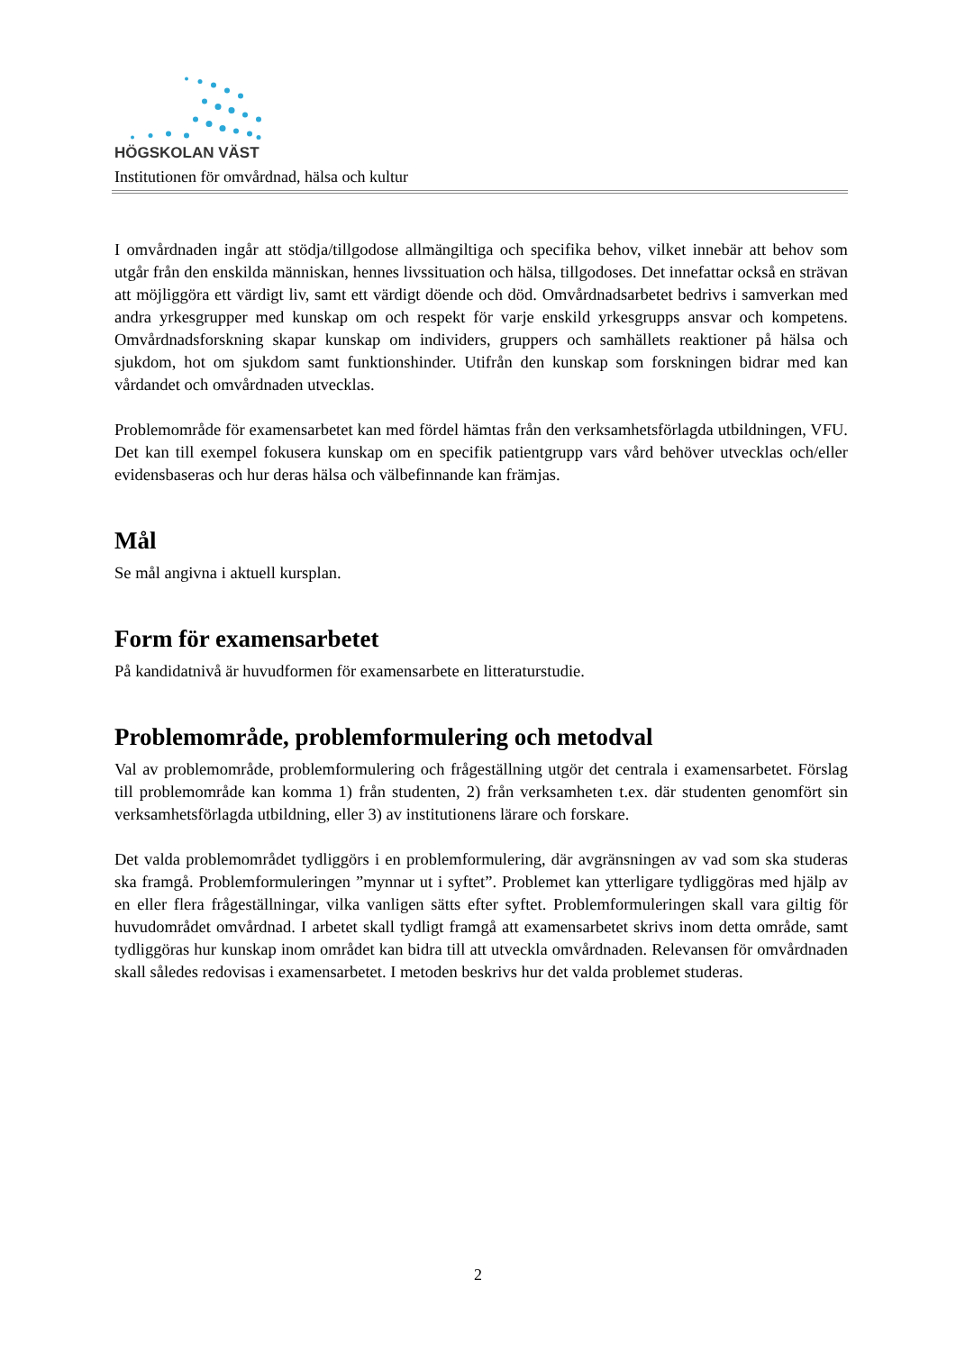HÖGSKOLAN VÄST
Institutionen för omvårdnad, hälsa och kultur
I omvårdnaden ingår att stödja/tillgodose allmängiltiga och specifika behov, vilket innebär att behov som utgår från den enskilda människan, hennes livssituation och hälsa, tillgodoses. Det innefattar också en strävan att möjliggöra ett värdigt liv, samt ett värdigt döende och död. Omvårdnadsarbetet bedrivs i samverkan med andra yrkesgrupper med kunskap om och respekt för varje enskild yrkesgrupps ansvar och kompetens. Omvårdnadsforskning skapar kunskap om individers, gruppers och samhällets reaktioner på hälsa och sjukdom, hot om sjukdom samt funktionshinder. Utifrån den kunskap som forskningen bidrar med kan vårdandet och omvårdnaden utvecklas.
Problemområde för examensarbetet kan med fördel hämtas från den verksamhetsförlagda utbildningen, VFU. Det kan till exempel fokusera kunskap om en specifik patientgrupp vars vård behöver utvecklas och/eller evidensbaseras och hur deras hälsa och välbefinnande kan främjas.
Mål
Se mål angivna i aktuell kursplan.
Form för examensarbetet
På kandidatnivå är huvudformen för examensarbete en litteraturstudie.
Problemområde, problemformulering och metodval
Val av problemområde, problemformulering och frågeställning utgör det centrala i examensarbetet. Förslag till problemområde kan komma 1) från studenten, 2) från verksamheten t.ex. där studenten genomfört sin verksamhetsförlagda utbildning, eller 3) av institutionens lärare och forskare.
Det valda problemområdet tydliggörs i en problemformulering, där avgränsningen av vad som ska studeras ska framgå. Problemformuleringen ”mynnar ut i syftet”. Problemet kan ytterligare tydliggöras med hjälp av en eller flera frågeställningar, vilka vanligen sätts efter syftet. Problemformuleringen skall vara giltig för huvudområdet omvårdnad. I arbetet skall tydligt framgå att examensarbetet skrivs inom detta område, samt tydliggöras hur kunskap inom området kan bidra till att utveckla omvårdnaden. Relevansen för omvårdnaden skall således redovisas i examensarbetet. I metoden beskrivs hur det valda problemet studeras.
2